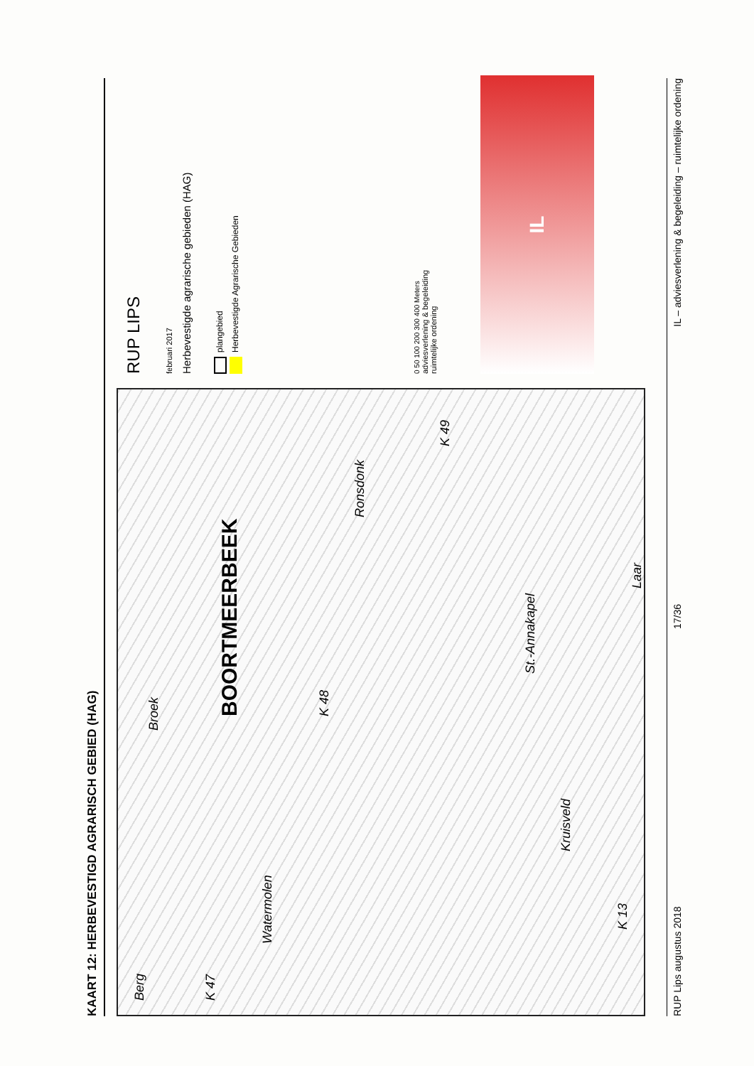KAART 12: HERBEVESTIGD AGRARISCH GEBIED (HAG)
Berg
K 47
Watermolen
Broek
BOORTMEERBEEK
Ronsdonk
K 48
Kruisveld
St.-Annakapel
Laar
K 49
K 13
RUP LIPS
februari 2017
Herbevestigde agrarische gebieden (HAG)
plangebied
Herbevestigde Agrarische Gebieden
0 50 100 200 300 400 Meters
adviesverlening & begeleiding
ruimtelijke ordening
IL
RUP Lips augustus 2018 17/36 IL – adviesverlening & begeleiding – ruimtelijke ordening